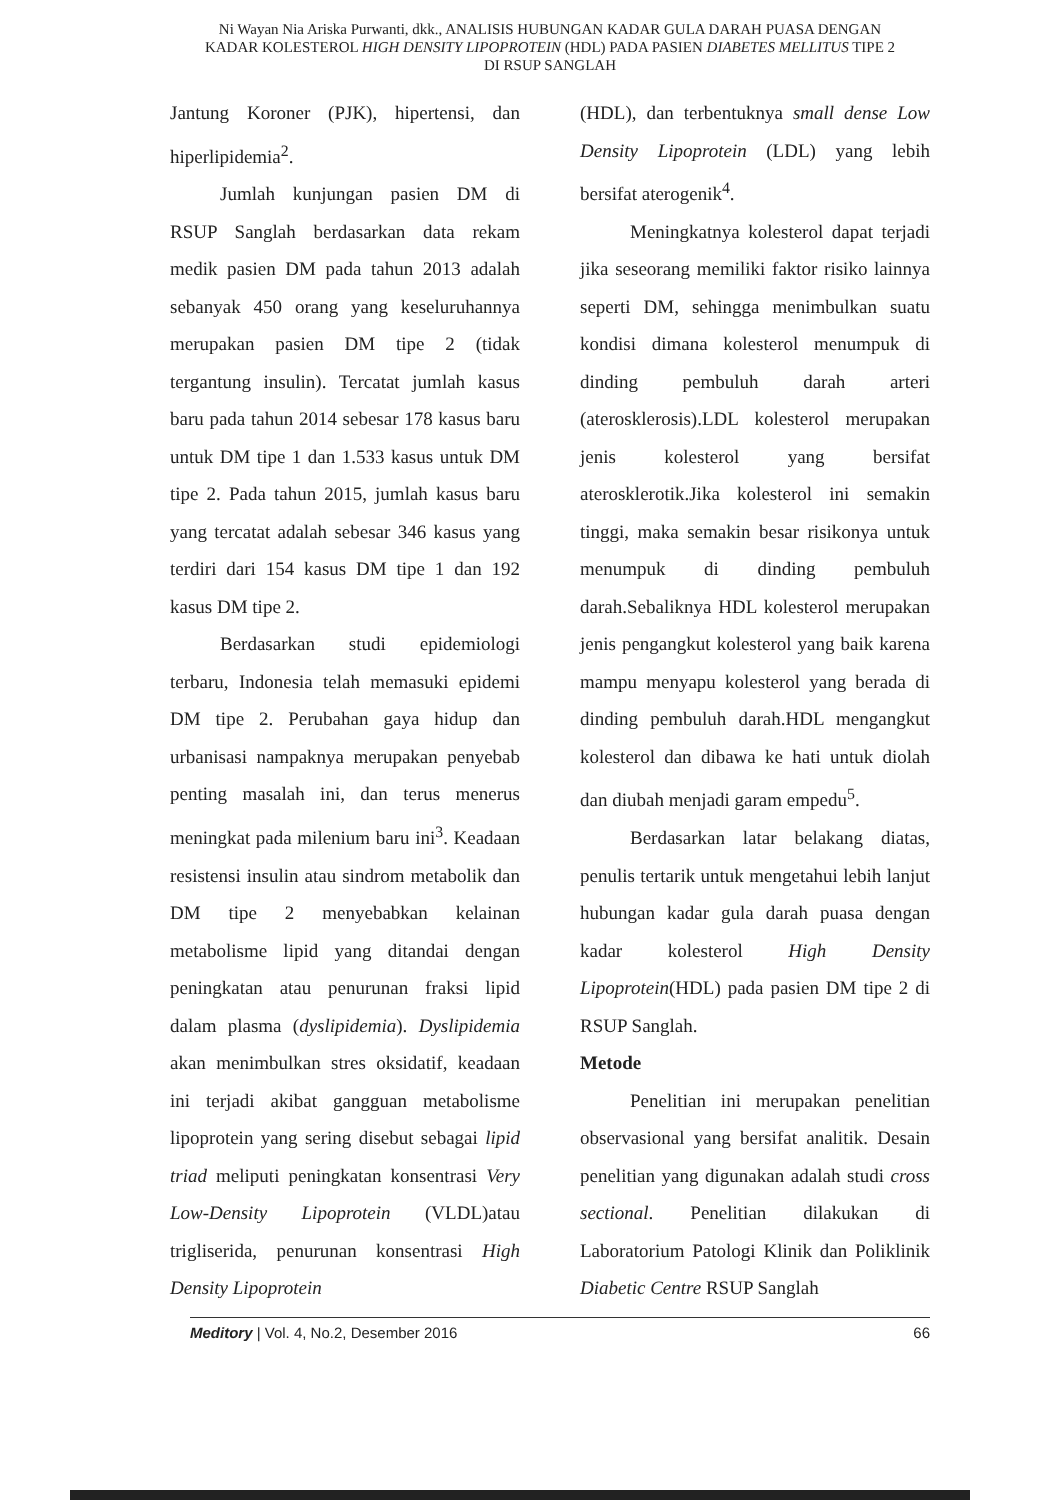Ni Wayan Nia Ariska Purwanti, dkk., ANALISIS HUBUNGAN KADAR GULA DARAH PUASA DENGAN KADAR KOLESTEROL HIGH DENSITY LIPOPROTEIN (HDL) PADA PASIEN DIABETES MELLITUS TIPE 2 DI RSUP SANGLAH
Jantung Koroner (PJK), hipertensi, dan hiperlipidemia<sup>2</sup>.
Jumlah kunjungan pasien DM di RSUP Sanglah berdasarkan data rekam medik pasien DM pada tahun 2013 adalah sebanyak 450 orang yang keseluruhannya merupakan pasien DM tipe 2 (tidak tergantung insulin). Tercatat jumlah kasus baru pada tahun 2014 sebesar 178 kasus baru untuk DM tipe 1 dan 1.533 kasus untuk DM tipe 2. Pada tahun 2015, jumlah kasus baru yang tercatat adalah sebesar 346 kasus yang terdiri dari 154 kasus DM tipe 1 dan 192 kasus DM tipe 2.
Berdasarkan studi epidemiologi terbaru, Indonesia telah memasuki epidemi DM tipe 2. Perubahan gaya hidup dan urbanisasi nampaknya merupakan penyebab penting masalah ini, dan terus menerus meningkat pada milenium baru ini<sup>3</sup>. Keadaan resistensi insulin atau sindrom metabolik dan DM tipe 2 menyebabkan kelainan metabolisme lipid yang ditandai dengan peningkatan atau penurunan fraksi lipid dalam plasma (dyslipidemia). Dyslipidemia akan menimbulkan stres oksidatif, keadaan ini terjadi akibat gangguan metabolisme lipoprotein yang sering disebut sebagai lipid triad meliputi peningkatan konsentrasi Very Low-Density Lipoprotein (VLDL)atau trigliserida, penurunan konsentrasi High Density Lipoprotein
(HDL), dan terbentuknya small dense Low Density Lipoprotein (LDL) yang lebih bersifat aterogenik<sup>4</sup>.
Meningkatnya kolesterol dapat terjadi jika seseorang memiliki faktor risiko lainnya seperti DM, sehingga menimbulkan suatu kondisi dimana kolesterol menumpuk di dinding pembuluh darah arteri (aterosklerosis).LDL kolesterol merupakan jenis kolesterol yang bersifat aterosklerotik.Jika kolesterol ini semakin tinggi, maka semakin besar risikonya untuk menumpuk di dinding pembuluh darah.Sebaliknya HDL kolesterol merupakan jenis pengangkut kolesterol yang baik karena mampu menyapu kolesterol yang berada di dinding pembuluh darah.HDL mengangkut kolesterol dan dibawa ke hati untuk diolah dan diubah menjadi garam empedu<sup>5</sup>.
Berdasarkan latar belakang diatas, penulis tertarik untuk mengetahui lebih lanjut hubungan kadar gula darah puasa dengan kadar kolesterol High Density Lipoprotein(HDL) pada pasien DM tipe 2 di RSUP Sanglah.
Metode
Penelitian ini merupakan penelitian observasional yang bersifat analitik. Desain penelitian yang digunakan adalah studi cross sectional. Penelitian dilakukan di Laboratorium Patologi Klinik dan Poliklinik Diabetic Centre RSUP Sanglah
Meditory | Vol. 4, No.2, Desember 2016 66